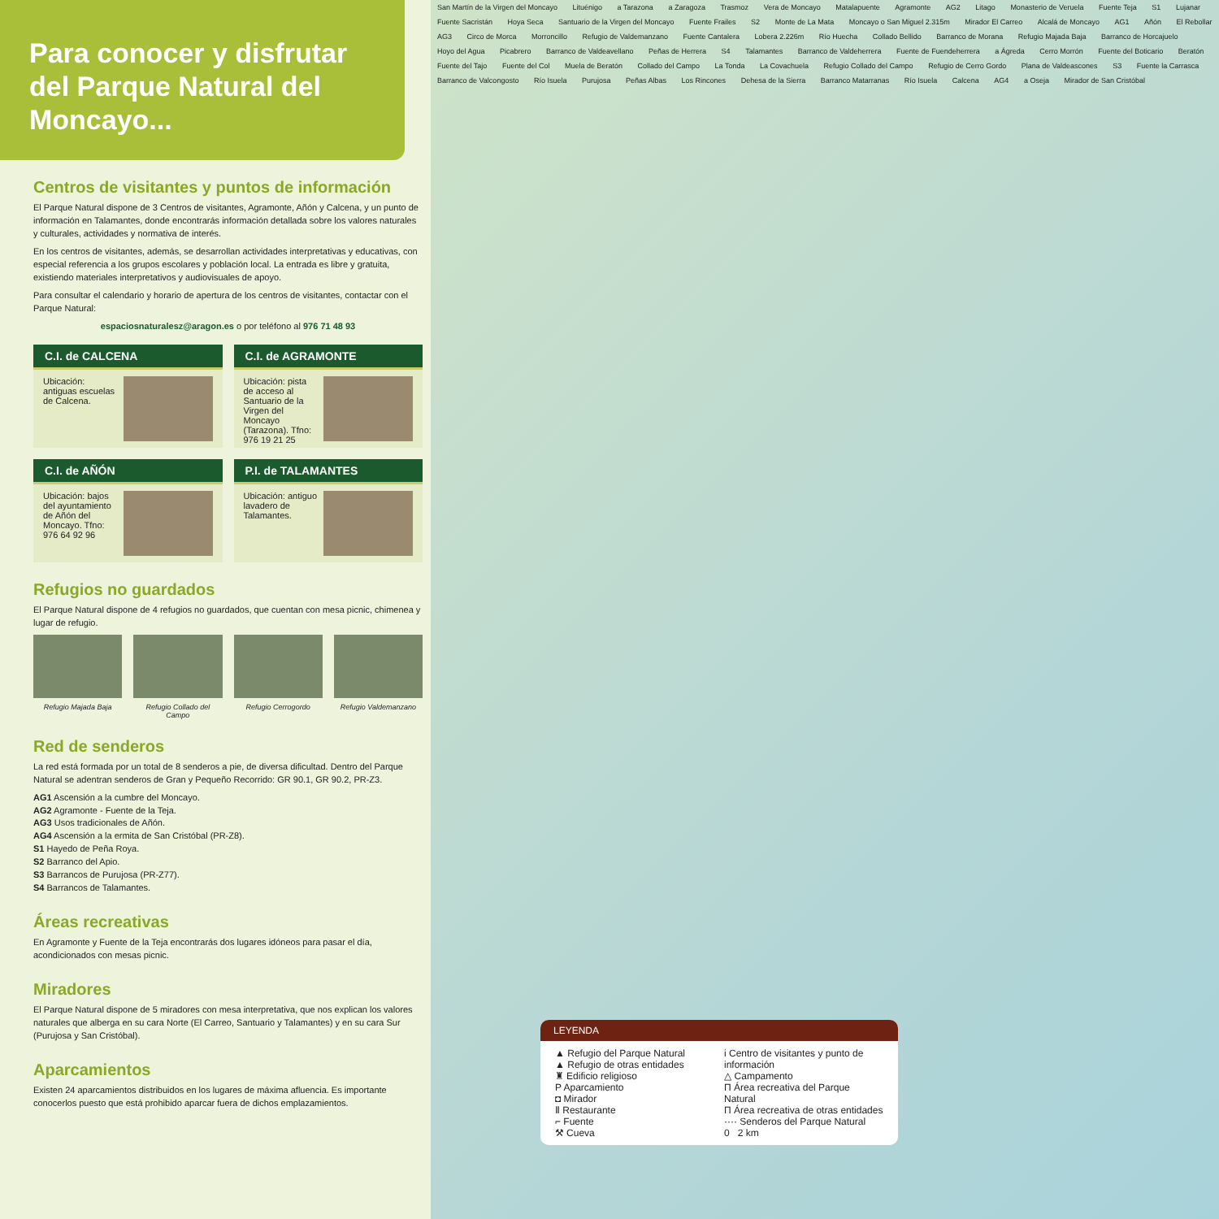Para conocer y disfrutar del Parque Natural del Moncayo...
Centros de visitantes y puntos de información
El Parque Natural dispone de 3 Centros de visitantes, Agramonte, Añón y Calcena, y un punto de información en Talamantes, donde encontrarás información detallada sobre los valores naturales y culturales, actividades y normativa de interés.
En los centros de visitantes, además, se desarrollan actividades interpretativas y educativas, con especial referencia a los grupos escolares y población local. La entrada es libre y gratuita, existiendo materiales interpretativos y audiovisuales de apoyo.
Para consultar el calendario y horario de apertura de los centros de visitantes, contactar con el Parque Natural:
espaciosnaturalesz@aragon.es o por teléfono al 976 71 48 93
C.I. de CALCENA
Ubicación: antiguas escuelas de Calcena.
C.I. de AGRAMONTE
Ubicación: pista de acceso al Santuario de la Virgen del Moncayo (Tarazona). Tfno: 976 19 21 25
C.I. de AÑÓN
Ubicación: bajos del ayuntamiento de Añón del Moncayo. Tfno: 976 64 92 96
P.I. de TALAMANTES
Ubicación: antiguo lavadero de Talamantes.
Refugios no guardados
El Parque Natural dispone de 4 refugios no guardados, que cuentan con mesa picnic, chimenea y lugar de refugio.
Refugio Majada Baja Refugio Collado del Campo Refugio Cerrogordo Refugio Valdemanzano
Red de senderos
La red está formada por un total de 8 senderos a pie, de diversa dificultad. Dentro del Parque Natural se adentran senderos de Gran y Pequeño Recorrido: GR 90.1, GR 90.2, PR-Z3.
AG1 Ascensión a la cumbre del Moncayo.
AG2 Agramonte - Fuente de la Teja.
AG3 Usos tradicionales de Añón.
AG4 Ascensión a la ermita de San Cristóbal (PR-Z8).
S1 Hayedo de Peña Roya.
S2 Barranco del Apio.
S3 Barrancos de Purujosa (PR-Z77).
S4 Barrancos de Talamantes.
Áreas recreativas
En Agramonte y Fuente de la Teja encontrarás dos lugares idóneos para pasar el día, acondicionados con mesas picnic.
Miradores
El Parque Natural dispone de 5 miradores con mesa interpretativa, que nos explican los valores naturales que alberga en su cara Norte (El Carreo, Santuario y Talamantes) y en su cara Sur (Purujosa y San Cristóbal).
Aparcamientos
Existen 24 aparcamientos distribuidos en los lugares de máxima afluencia. Es importante conocerlos puesto que está prohibido aparcar fuera de dichos emplazamientos.
San Martín de la Virgen del Moncayo Lituénigo a Tarazona a Zaragoza Trasmoz Vera de Moncayo Matalapuente Agramonte AG2 Litago Monasterio de Veruela Fuente Teja S1 Lujanar Fuente Sacristán Hoya Seca Santuario de la Virgen del Moncayo Fuente Frailes S2 Monte de La Mata Moncayo o San Miguel 2.315m Mirador El Carreo Alcalá de Moncayo AG1 Añón El Rebollar AG3 Circo de Morca Morroncillo Refugio de Valdemanzano Fuente Cantalera Lobera 2.226m Río Huecha Collado Bellido Barranco de Morana Refugio Majada Baja Barranco de Horcajuelo Hoyo del Agua Picabrero Barranco de Valdeavellano Peñas de Herrera S4 Talamantes Barranco de Valdeherrera Fuente de Fuendeherrera a Ágreda Cerro Morrón Fuente del Boticario Beratón Fuente del Tajo Fuente del Col Muela de Beratón Collado del Campo La Tonda La Covachuela Refugio Collado del Campo Refugio de Cerro Gordo Plana de Valdeascones S3 Fuente la Carrasca Barranco de Valcongosto Río Isuela Purujosa Peñas Albas Los Rincones Dehesa de la Sierra Barranco Matarranas Río Isuela Calcena AG4 a Oseja Mirador de San Cristóbal
LEYENDA
▲ Refugio del Parque Natural
▲ Refugio de otras entidades
♜ Edificio religioso
P Aparcamiento
◘ Mirador
Ⅱ Restaurante
⌐ Fuente
⚒ Cueva
i Centro de visitantes y punto de información
△ Campamento
Π Área recreativa del Parque Natural
Π Área recreativa de otras entidades
···· Senderos del Parque Natural
0 2 km